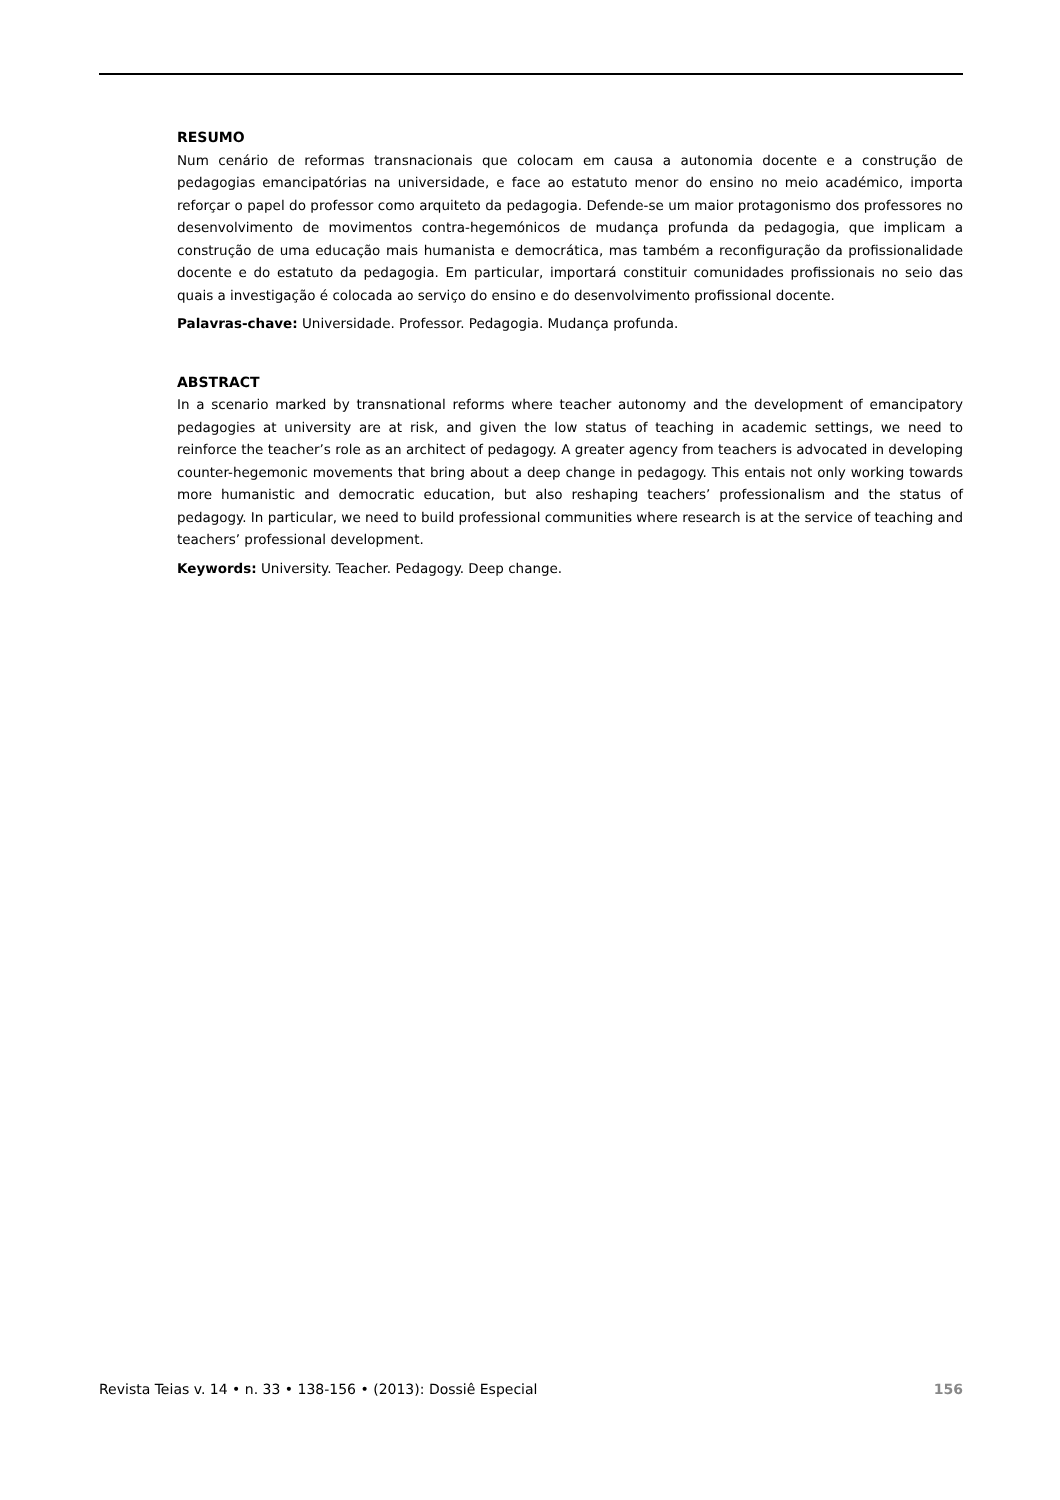RESUMO
Num cenário de reformas transnacionais que colocam em causa a autonomia docente e a construção de pedagogias emancipatórias na universidade, e face ao estatuto menor do ensino no meio académico, importa reforçar o papel do professor como arquiteto da pedagogia. Defende-se um maior protagonismo dos professores no desenvolvimento de movimentos contra-hegemónicos de mudança profunda da pedagogia, que implicam a construção de uma educação mais humanista e democrática, mas também a reconfiguração da profissionalidade docente e do estatuto da pedagogia. Em particular, importará constituir comunidades profissionais no seio das quais a investigação é colocada ao serviço do ensino e do desenvolvimento profissional docente.
Palavras-chave: Universidade. Professor. Pedagogia. Mudança profunda.
ABSTRACT
In a scenario marked by transnational reforms where teacher autonomy and the development of emancipatory pedagogies at university are at risk, and given the low status of teaching in academic settings, we need to reinforce the teacher’s role as an architect of pedagogy. A greater agency from teachers is advocated in developing counter-hegemonic movements that bring about a deep change in pedagogy. This entais not only working towards more humanistic and democratic education, but also reshaping teachers’ professionalism and the status of pedagogy. In particular, we need to build professional communities where research is at the service of teaching and teachers’ professional development.
Keywords: University. Teacher. Pedagogy. Deep change.
Revista Teias v. 14 • n. 33 • 138-156 • (2013): Dossiê Especial 156